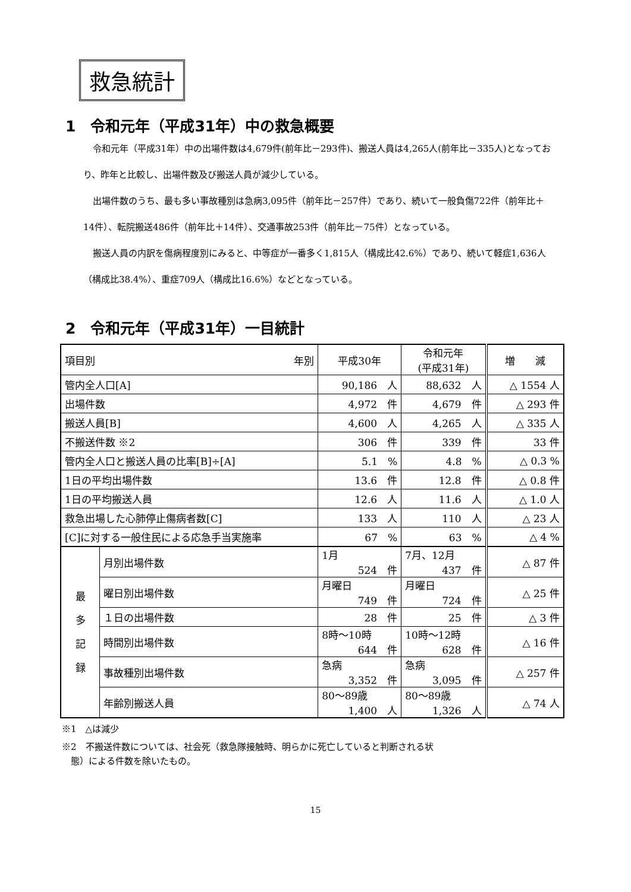救急統計
1　令和元年（平成31年）中の救急概要
令和元年（平成31年）中の出場件数は4,679件(前年比－293件)、搬送人員は4,265人(前年比－335人)となっており、昨年と比較し、出場件数及び搬送人員が減少している。
出場件数のうち、最も多い事故種別は急病3,095件（前年比－257件）であり、続いて一般負傷722件（前年比＋14件）、転院搬送486件（前年比＋14件）、交通事故253件（前年比－75件）となっている。
搬送人員の内訳を傷病程度別にみると、中等症が一番多く1,815人（構成比42.6%）であり、続いて軽症1,636人（構成比38.4%）、重症709人（構成比16.6%）などとなっている。
2　令和元年（平成31年）一目統計
| 項目別 年別 | | 平成30年 | 令和元年 (平成31年) | 増 減 |
| --- | --- | --- | --- | --- |
| 管内全人口[A] | | 90,186 人 | 88,632 人 | △ 1554 人 |
| 出場件数 | | 4,972 件 | 4,679 件 | △ 293 件 |
| 搬送人員[B] | | 4,600 人 | 4,265 人 | △ 335 人 |
| 不搬送件数 ※2 | | 306 件 | 339 件 | 33 件 |
| 管内全人口と搬送人員の比率[B]÷[A] | | 5.1 % | 4.8 % | △ 0.3 % |
| 1日の平均出場件数 | | 13.6 件 | 12.8 件 | △ 0.8 件 |
| 1日の平均搬送人員 | | 12.6 人 | 11.6 人 | △ 1.0 人 |
| 救急出場した心肺停止傷病者数[C] | | 133 人 | 110 人 | △ 23 人 |
| [C]に対する一般住民による応急手当実施率 | | 67 % | 63 % | △ 4 % |
| 最 多 記 録 | 月別出場件数 | 1月 524 件 | 7月、12月 437 件 | △ 87 件 |
| | 曜日別出場件数 | 月曜日 749 件 | 月曜日 724 件 | △ 25 件 |
| | １日の出場件数 | 28 件 | 25 件 | △ 3 件 |
| | 時間別出場件数 | 8時～10時 644 件 | 10時～12時 628 件 | △ 16 件 |
| | 事故種別出場件数 | 急病 3,352 件 | 急病 3,095 件 | △ 257 件 |
| | 年齢別搬送人員 | 80～89歳 1,400 人 | 80～89歳 1,326 人 | △ 74 人 |
※1　△は減少
※2　不搬送件数については、社会死（救急隊接触時、明らかに死亡していると判断される状
　態）による件数を除いたもの。
15